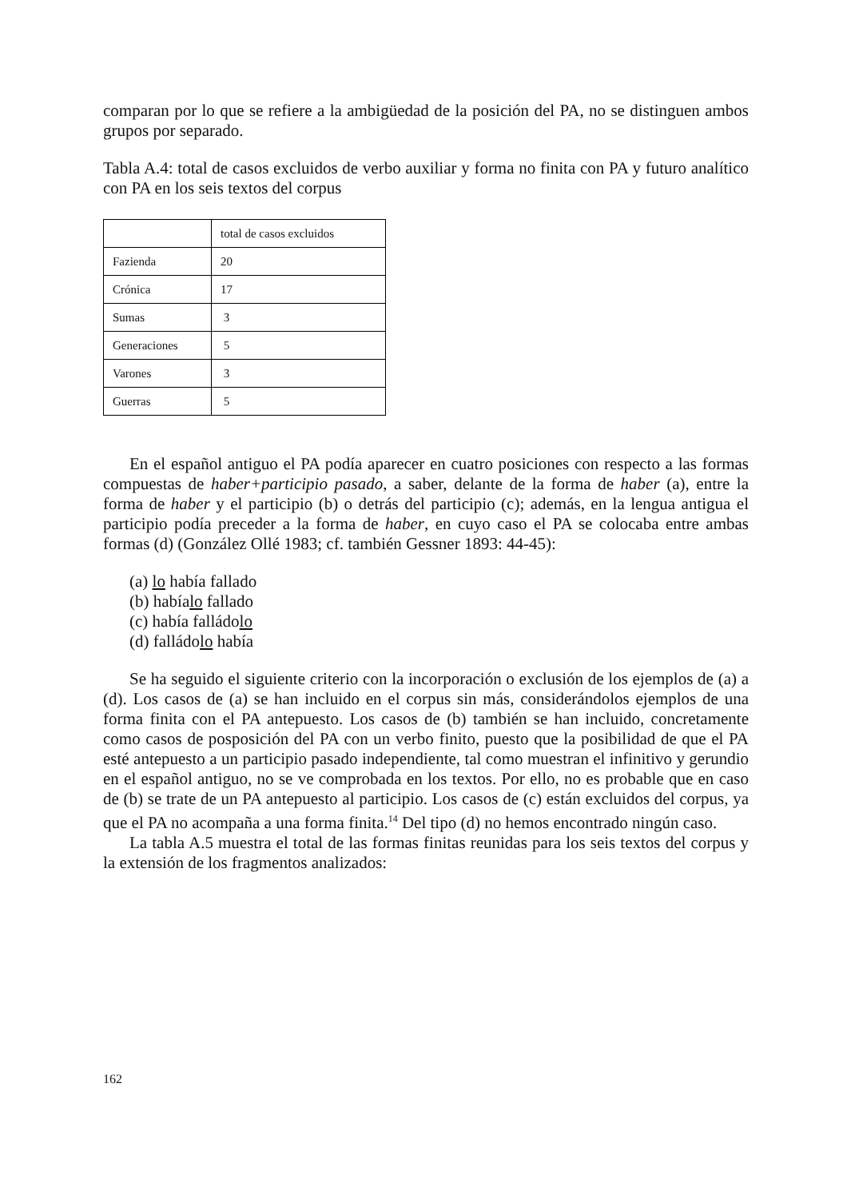comparan por lo que se refiere a la ambigüedad de la posición del PA, no se distinguen ambos grupos por separado.
Tabla A.4: total de casos excluidos de verbo auxiliar y forma no finita con PA y futuro analítico con PA en los seis textos del corpus
| | total de casos excluidos |
| Fazienda | 20 |
| Crónica | 17 |
| Sumas | 3 |
| Generaciones | 5 |
| Varones | 3 |
| Guerras | 5 |
En el español antiguo el PA podía aparecer en cuatro posiciones con respecto a las formas compuestas de haber+participio pasado, a saber, delante de la forma de haber (a), entre la forma de haber y el participio (b) o detrás del participio (c); además, en la lengua antigua el participio podía preceder a la forma de haber, en cuyo caso el PA se colocaba entre ambas formas (d) (González Ollé 1983; cf. también Gessner 1893: 44-45):
(a) lo había fallado
(b) habíalo fallado
(c) había falládolo
(d) falládolo había
Se ha seguido el siguiente criterio con la incorporación o exclusión de los ejemplos de (a) a (d). Los casos de (a) se han incluido en el corpus sin más, considerándolos ejemplos de una forma finita con el PA antepuesto. Los casos de (b) también se han incluido, concretamente como casos de posposición del PA con un verbo finito, puesto que la posibilidad de que el PA esté antepuesto a un participio pasado independiente, tal como muestran el infinitivo y gerundio en el español antiguo, no se ve comprobada en los textos. Por ello, no es probable que en caso de (b) se trate de un PA antepuesto al participio. Los casos de (c) están excluidos del corpus, ya que el PA no acompaña a una forma finita.<sup>14</sup> Del tipo (d) no hemos encontrado ningún caso.
La tabla A.5 muestra el total de las formas finitas reunidas para los seis textos del corpus y la extensión de los fragmentos analizados:
162